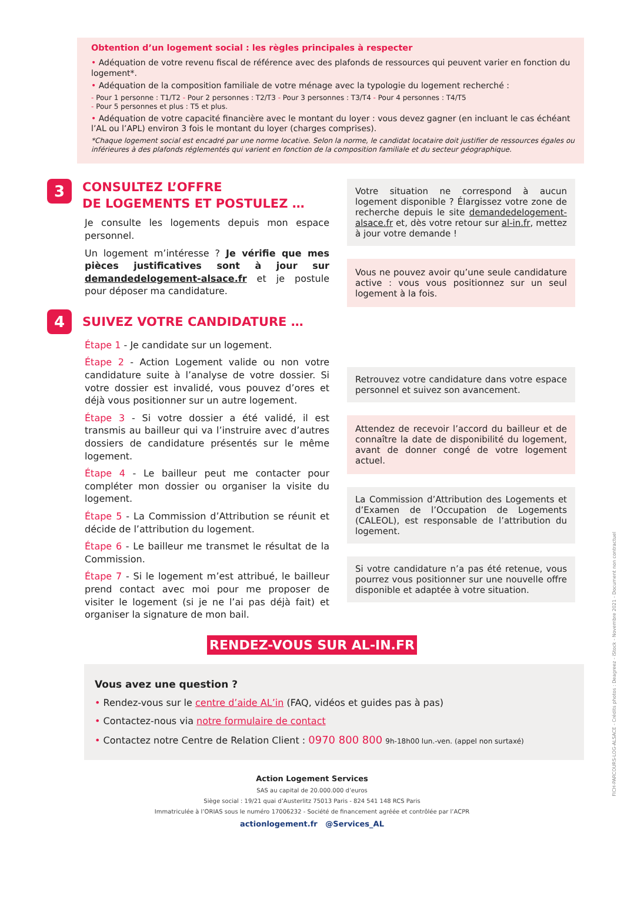Obtention d’un logement social : les règles principales à respecter
• Adéquation de votre revenu fiscal de référence avec des plafonds de ressources qui peuvent varier en fonction du logement*.
• Adéquation de la composition familiale de votre ménage avec la typologie du logement recherché :
- Pour 1 personne : T1/T2 - Pour 2 personnes : T2/T3 - Pour 3 personnes : T3/T4 - Pour 4 personnes : T4/T5
- Pour 5 personnes et plus : T5 et plus.
• Adéquation de votre capacité financière avec le montant du loyer : vous devez gagner (en incluant le cas échéant l’AL ou l’APL) environ 3 fois le montant du loyer (charges comprises).
*Chaque logement social est encadré par une norme locative. Selon la norme, le candidat locataire doit justifier de ressources égales ou inférieures à des plafonds réglementés qui varient en fonction de la composition familiale et du secteur géographique.
3
CONSULTEZ L’OFFRE
DE LOGEMENTS ET POSTULEZ …
Je consulte les logements depuis mon espace personnel.
Un logement m’intéresse ? Je vérifie que mes pièces justificatives sont à jour sur demandedelogement-alsace.fr et je postule pour déposer ma candidature.
4
SUIVEZ VOTRE CANDIDATURE …
Étape 1 - Je candidate sur un logement.
Étape 2 - Action Logement valide ou non votre candidature suite à l’analyse de votre dossier. Si votre dossier est invalidé, vous pouvez d’ores et déjà vous positionner sur un autre logement.
Étape 3 - Si votre dossier a été validé, il est transmis au bailleur qui va l’instruire avec d’autres dossiers de candidature présentés sur le même logement.
Étape 4 - Le bailleur peut me contacter pour compléter mon dossier ou organiser la visite du logement.
Étape 5 - La Commission d’Attribution se réunit et décide de l’attribution du logement.
Étape 6 - Le bailleur me transmet le résultat de la Commission.
Étape 7 - Si le logement m’est attribué, le bailleur prend contact avec moi pour me proposer de visiter le logement (si je ne l’ai pas déjà fait) et organiser la signature de mon bail.
Votre situation ne correspond à aucun logement disponible ? Élargissez votre zone de recherche depuis le site demandedelogement-alsace.fr et, dès votre retour sur al-in.fr, mettez à jour votre demande !
Vous ne pouvez avoir qu’une seule candidature active : vous vous positionnez sur un seul logement à la fois.
Retrouvez votre candidature dans votre espace personnel et suivez son avancement.
Attendez de recevoir l’accord du bailleur et de connaître la date de disponibilité du logement, avant de donner congé de votre logement actuel.
La Commission d’Attribution des Logements et d’Examen de l’Occupation de Logements (CALEOL), est responsable de l’attribution du logement.
Si votre candidature n’a pas été retenue, vous pourrez vous positionner sur une nouvelle offre disponible et adaptée à votre situation.
RENDEZ-VOUS SUR AL-IN.FR
Vous avez une question ?
• Rendez-vous sur le centre d’aide AL’in (FAQ, vidéos et guides pas à pas)
• Contactez-nous via notre formulaire de contact
• Contactez notre Centre de Relation Client : 0970 800 800 9h-18h00 lun.-ven. (appel non surtaxé)
Action Logement Services
SAS au capital de 20.000.000 d’euros
Siège social : 19/21 quai d’Austerlitz 75013 Paris - 824 541 148 RCS Paris
Immatriculée à l’ORIAS sous le numéro 17006232 - Société de financement agréée et contrôlée par l’ACPR
actionlogement.fr @Services_AL
FICH-PARCOURS-LOG-ALSACE - Crédits photos : Deagreez - iStock - Novembre 2021 - Document non contractuel